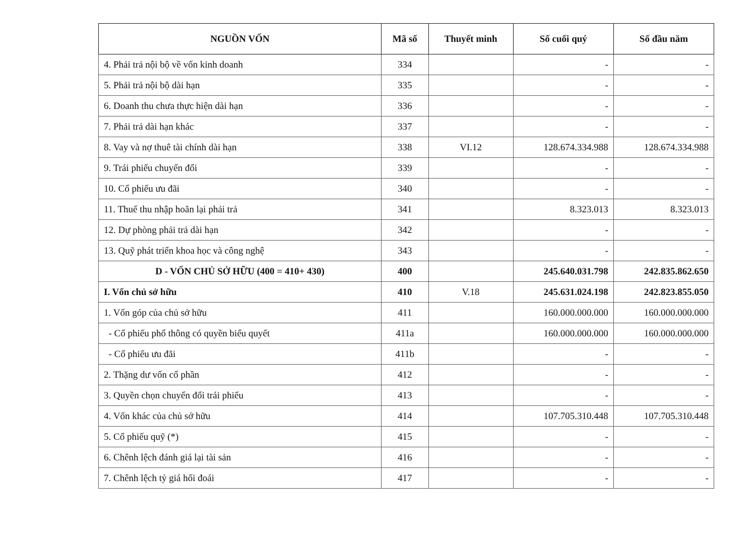| NGUỒN VỐN | Mã số | Thuyết minh | Số cuối quý | Số đầu năm |
| --- | --- | --- | --- | --- |
| 4. Phải trả nội bộ về vốn kinh doanh | 334 | | - | - |
| 5. Phải trả nội bộ dài hạn | 335 | | - | - |
| 6. Doanh thu chưa thực hiện dài hạn | 336 | | - | - |
| 7. Phải trả dài hạn khác | 337 | | - | - |
| 8. Vay và nợ thuê tài chính dài hạn | 338 | VI.12 | 128.674.334.988 | 128.674.334.988 |
| 9. Trái phiếu chuyển đổi | 339 | | - | - |
| 10. Cổ phiếu ưu đãi | 340 | | - | - |
| 11. Thuế thu nhập hoãn lại phải trả | 341 | | 8.323.013 | 8.323.013 |
| 12. Dự phòng phải trả dài hạn | 342 | | - | - |
| 13. Quỹ phát triển khoa học và công nghệ | 343 | | - | - |
| D - VỐN CHỦ SỞ HỮU (400 = 410+ 430) | 400 | | 245.640.031.798 | 242.835.862.650 |
| I. Vốn chủ sở hữu | 410 | V.18 | 245.631.024.198 | 242.823.855.050 |
| 1. Vốn góp của chủ sở hữu | 411 | | 160.000.000.000 | 160.000.000.000 |
| - Cổ phiếu phổ thông có quyền biểu quyết | 411a | | 160.000.000.000 | 160.000.000.000 |
| - Cổ phiếu ưu đãi | 411b | | - | - |
| 2. Thặng dư vốn cổ phần | 412 | | - | - |
| 3. Quyền chọn chuyển đổi trái phiếu | 413 | | - | - |
| 4. Vốn khác của chủ sở hữu | 414 | | 107.705.310.448 | 107.705.310.448 |
| 5. Cổ phiếu quỹ (*) | 415 | | - | - |
| 6. Chênh lệch đánh giá lại tài sản | 416 | | - | - |
| 7. Chênh lệch tỷ giá hối đoái | 417 | | - | - |